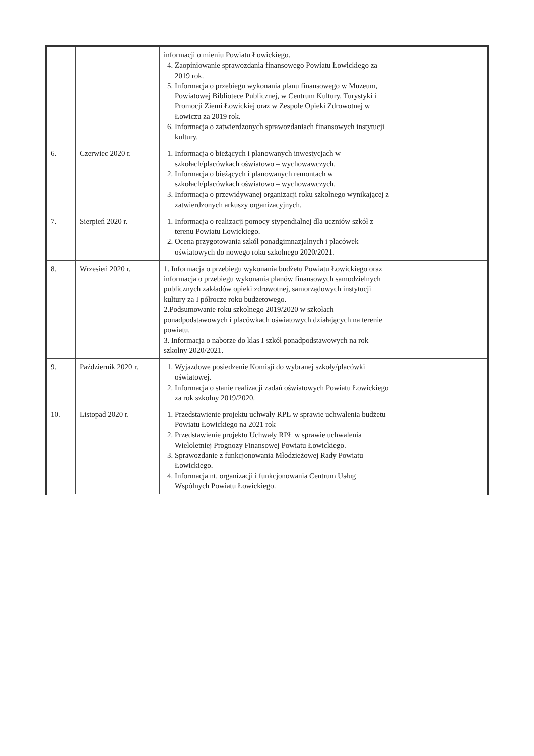| | | informacji o mieniu Powiatu Łowickiego. 4. Zaopiniowanie sprawozdania finansowego Powiatu Łowickiego za 2019 rok. 5. Informacja o przebiegu wykonania planu finansowego w Muzeum, Powiatowej Bibliotece Publicznej, w Centrum Kultury, Turystyki i Promocji Ziemi Łowickiej oraz w Zespole Opieki Zdrowotnej w Łowiczu za 2019 rok. 6. Informacja o zatwierdzonych sprawozdaniach finansowych instytucji kultury. | |
| 6. | Czerwiec 2020 r. | 1. Informacja o bieżących i planowanych inwestycjach w szkołach/placówkach oświatowo – wychowawczych. 2. Informacja o bieżących i planowanych remontach w szkołach/placówkach oświatowo – wychowawczych. 3. Informacja o przewidywanej organizacji roku szkolnego wynikającej z zatwierdzonych arkuszy organizacyjnych. | |
| 7. | Sierpień 2020 r. | 1. Informacja o realizacji pomocy stypendialnej dla uczniów szkół z terenu Powiatu Łowickiego. 2. Ocena przygotowania szkół ponadgimnazjalnych i placówek oświatowych do nowego roku szkolnego 2020/2021. | |
| 8. | Wrzesień 2020 r. | 1. Informacja o przebiegu wykonania budżetu Powiatu Łowickiego oraz informacja o przebiegu wykonania planów finansowych samodzielnych publicznych zakładów opieki zdrowotnej, samorządowych instytucji kultury za I półrocze roku budżetowego. 2.Podsumowanie roku szkolnego 2019/2020 w szkołach ponadpodstawowych i placówkach oświatowych działających na terenie powiatu. 3. Informacja o naborze do klas I szkół ponadpodstawowych na rok szkolny 2020/2021. | |
| 9. | Październik 2020 r. | 1. Wyjazdowe posiedzenie Komisji do wybranej szkoły/placówki oświatowej. 2. Informacja o stanie realizacji zadań oświatowych Powiatu Łowickiego za rok szkolny 2019/2020. | |
| 10. | Listopad 2020 r. | 1. Przedstawienie projektu uchwały RPŁ w sprawie uchwalenia budżetu Powiatu Łowickiego na 2021 rok 2. Przedstawienie projektu Uchwały RPŁ w sprawie uchwalenia Wieloletniej Prognozy Finansowej Powiatu Łowickiego. 3. Sprawozdanie z funkcjonowania Młodzieżowej Rady Powiatu Łowickiego. 4. Informacja nt. organizacji i funkcjonowania Centrum Usług Wspólnych Powiatu Łowickiego. | |